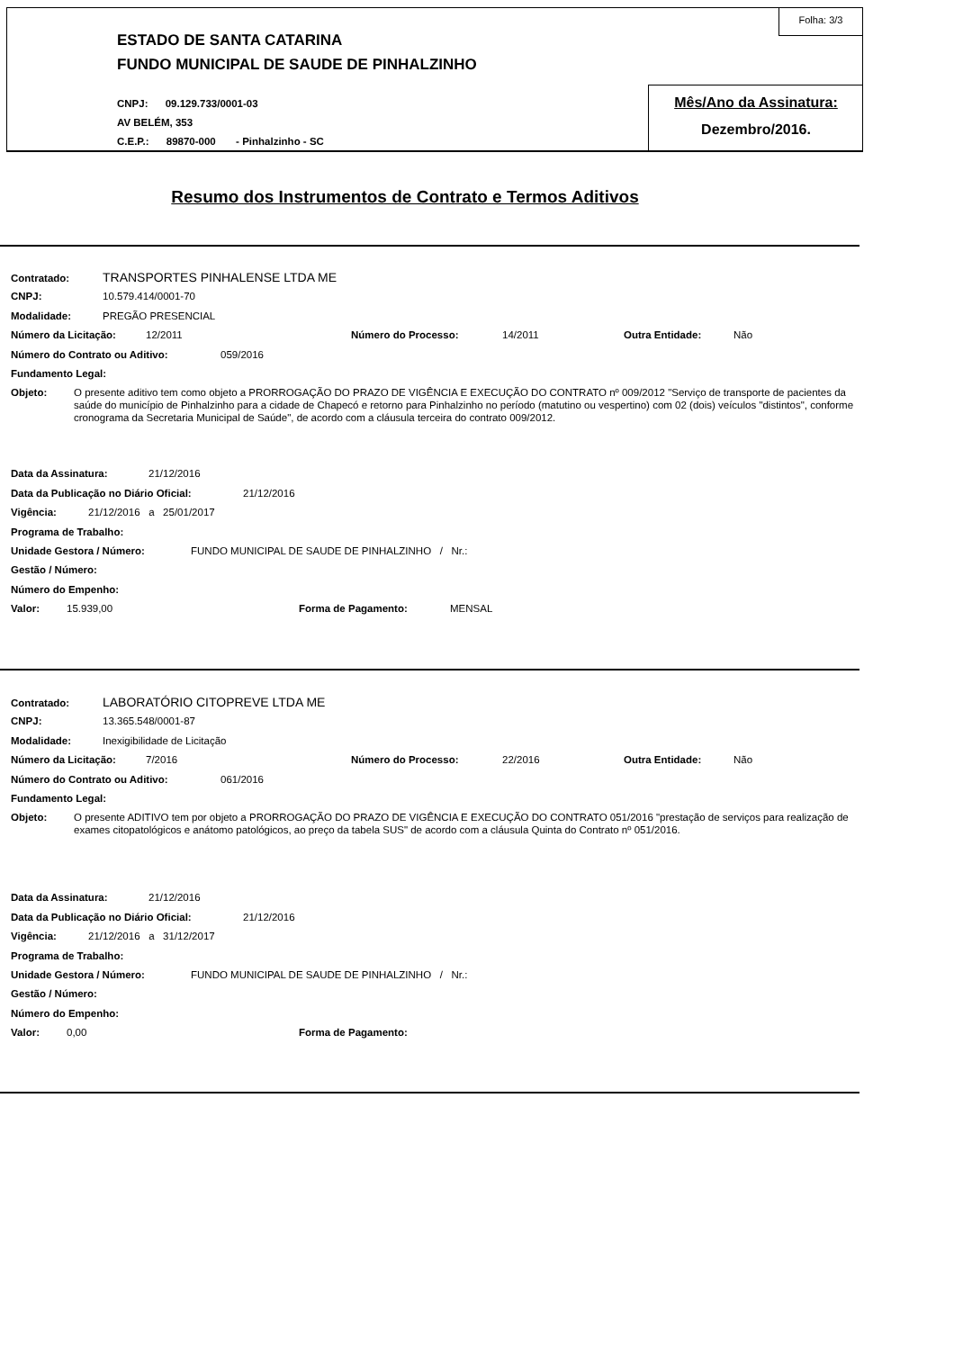ESTADO DE SANTA CATARINA
FUNDO MUNICIPAL DE SAUDE DE PINHALZINHO
CNPJ: 09.129.733/0001-03
AV BELÉM, 353
C.E.P.: 89870-000 - Pinhalzinho - SC
Folha: 3/3
Mês/Ano da Assinatura:
Dezembro/2016.
Resumo dos Instrumentos de Contrato e Termos Aditivos
Contratado: TRANSPORTES PINHALENSE LTDA ME
CNPJ: 10.579.414/0001-70
Modalidade: PREGÃO PRESENCIAL
Número da Licitação: 12/2011 Número do Processo: 14/2011 Outra Entidade: Não
Número do Contrato ou Aditivo: 059/2016
Fundamento Legal:
Objeto: O presente aditivo tem como objeto a PRORROGAÇÃO DO PRAZO DE VIGÊNCIA E EXECUÇÃO DO CONTRATO nº 009/2012 "Serviço de transporte de pacientes da saúde do município de Pinhalzinho para a cidade de Chapecó e retorno para Pinhalzinho no período (matutino ou vespertino) com 02 (dois) veículos "distintos", conforme cronograma da Secretaria Municipal de Saúde", de acordo com a cláusula terceira do contrato 009/2012.
Data da Assinatura: 21/12/2016
Data da Publicação no Diário Oficial: 21/12/2016
Vigência: 21/12/2016 a 25/01/2017
Programa de Trabalho:
Unidade Gestora / Número: FUNDO MUNICIPAL DE SAUDE DE PINHALZINHO / Nr.:
Gestão / Número:
Número do Empenho:
Valor: 15.939,00 Forma de Pagamento: MENSAL
Contratado: LABORATÓRIO CITOPREVE LTDA ME
CNPJ: 13.365.548/0001-87
Modalidade: Inexigibilidade de Licitação
Número da Licitação: 7/2016 Número do Processo: 22/2016 Outra Entidade: Não
Número do Contrato ou Aditivo: 061/2016
Fundamento Legal:
Objeto: O presente ADITIVO tem por objeto a PRORROGAÇÃO DO PRAZO DE VIGÊNCIA E EXECUÇÃO DO CONTRATO 051/2016 "prestação de serviços para realização de exames citopatológicos e anátomo patológicos, ao preço da tabela SUS" de acordo com a cláusula Quinta do Contrato nº 051/2016.
Data da Assinatura: 21/12/2016
Data da Publicação no Diário Oficial: 21/12/2016
Vigência: 21/12/2016 a 31/12/2017
Programa de Trabalho:
Unidade Gestora / Número: FUNDO MUNICIPAL DE SAUDE DE PINHALZINHO / Nr.:
Gestão / Número:
Número do Empenho:
Valor: 0,00 Forma de Pagamento: